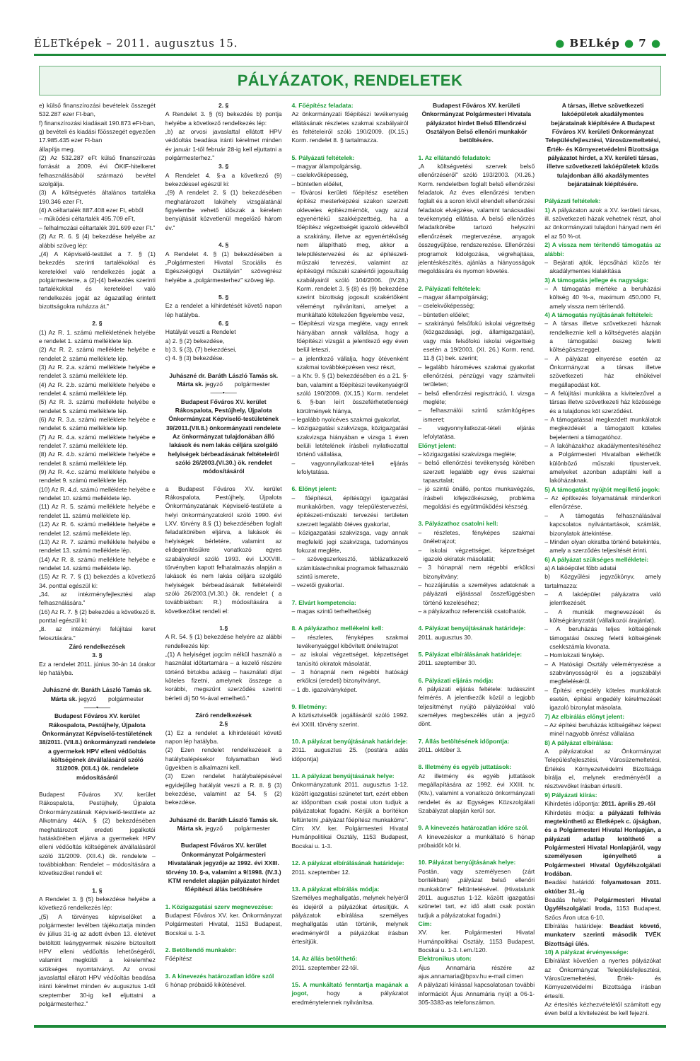ÉLETképek – 2011. augusztus 15. ● BELkép ● 7 ●
PÁLYÁZATOK, RENDELETEK
e) külső finanszírozási bevételek összegét 532.287 ezer Ft-ban,
f) finanszírozási kiadásait 190.873 eFt-ban,
g) bevételi és kiadási főösszegét egyezően 17.985.435 ezer Ft-ban
állapítja meg.
(2) Az 532.287 eFt külső finanszírozás forrását a 2009. évi ÖKIF-hitelkeret felhasználásából származó bevétel szolgálja.
(3) A költségvetés általános tartaléka 190.346 ezer Ft.
(4) A céltartalék 887.408 ezer Ft, ebből
– működési céltartalék 495.709 eFt,
– felhalmozási céltartalék 391.699 ezer Ft.”
(2) Az R. 6. § (4) bekezdése helyébe az alábbi szöveg lép:
„(4) A Képviselő-testület a 7. § (1) bekezdés szerinti tartalékokkal és keretekkel való rendelkezés jogát a polgármesterre, a (2)-(4) bekezdés szerinti tartalékokkal és keretekkel való rendelkezés jogát az ágazatilag érintett bizottságokra ruházza át.”
2. §
(1) Az R. 1. számú mellékletének helyébe e rendelet 1. számú melléklete lép.
(2) Az R. 2. számú melléklete helyébe e rendelet 2. számú melléklete lép.
(3) Az R. 2.a. számú melléklete helyébe e rendelet 3. számú melléklete lép.
(4) Az R. 2.b. számú melléklete helyébe e rendelet 4. számú melléklete lép.
(5) Az R. 3. számú melléklete helyébe e rendelet 5. számú melléklete lép.
(6) Az R. 3.a. számú melléklete helyébe e rendelet 6. számú melléklete lép.
(7) Az R. 4.a. számú melléklete helyébe e rendelet 7. számú melléklete lép.
(8) Az R. 4.b. számú melléklete helyébe e rendelet 8. számú melléklete lép.
(9) Az R. 4.c. számú melléklete helyébe e rendelet 9. számú melléklete lép.
(10) Az R. 4.d. számú melléklete helyébe e rendelet 10. számú melléklete lép.
(11) Az R. 5. számú melléklete helyébe e rendelet 11. számú melléklete lép.
(12) Az R. 6. számú melléklete helyébe e rendelet 12. számú melléklete lép.
(13) Az R. 7. számú melléklete helyébe e rendelet 13. számú melléklete lép.
(14) Az R. 8. számú melléklete helyébe e rendelet 14. számú melléklete lép.
(15) Az R. 7. § (1) bekezdés a következő 34. ponttal egészül ki:
„34. az intézményfejlesztési alap felhasználására.”
(16) Az R. 7. § (2) bekezdés a következő 8. ponttal egészül ki:
„8. az intézményi felújítási keret felosztására.”
Záró rendelkezések
3. §
Ez a rendelet 2011. június 30-án 14 órakor lép hatályba.
Juhászné dr. Baráth László Tamás sk.
Márta sk. jegyző polgármester
——•——
Budapest Főváros XV. kerület Rákospalota, Pestújhely, Újpalota Önkormányzat Képviselő-testületének 38/2011. (VII.8.) önkormányzati rendelete a gyermekek HPV elleni védőoltás költségének átvállalásáról szóló 31/2009. (XII.4.) ök. rendelete módosításáról
Budapest Főváros XV. kerület Rákospalota, Pestújhely, Újpalota Önkormányzatának Képviselő-testülete az Alkotmány 44/A. § (2) bekezdésében meghatározott eredeti jogalkotói hatáskörében eljárva a gyermekek HPV elleni védőoltás költségének átvállalásáról szóló 31/2009. (XII.4.) ök. rendelete – továbbiakban: Rendelet – módosítására a következőket rendeli el:
1. §
A Rendelet 3. § (5) bekezdése helyébe a következő rendelkezés lép:
„(5) A törvényes képviselőket a polgármester levélben tájékoztatja minden év július 31-ig az adott évben 13. életévet betöltött leánygyermek részére biztosított HPV elleni védőoltás lehetőségéről, valamint megküldi a kérelemhez szükséges nyomtatványt. Az orvosi javaslattal ellátott HPV védőoltás beadása iránti kérelmet minden év augusztus 1-től szeptember 30-ig kell eljuttatni a polgármesterhez.”
2. §
A Rendelet 3. § (6) bekezdés b) pontja helyébe a következő rendelkezés lép:
„b) az orvosi javaslattal ellátott HPV védőoltás beadása iránti kérelmet minden év január 1-től február 28-ig kell eljuttatni a polgármesterhez.”
3. §
A Rendelet 4. §-a a következő (9) bekezdéssel egészül ki:
„(9) A rendelet 2. § (1) bekezdésében meghatározott lakóhely vizsgálatánál figyelembe vehető időszak a kérelem benyújtását közvetlenül megelőző három év.”
4. §
A Rendelet 4. § (1) bekezdésében a „Polgármesteri Hivatal Szociális és Egészségügyi Osztályán” szövegrész helyébe a „polgármesterhez” szöveg lép.
5. §
Ez a rendelet a kihirdetését követő napon lép hatályba.
6. §
Hatályát veszti a Rendelet
a) 2. § (2) bekezdése,
b) 3. § (3), (7) bekezdései,
c) 4. § (3) bekezdése.
Juhászné dr. Baráth László Tamás sk.
Márta sk. jegyző polgármester
——•——
Budapest Főváros XV. kerület Rákospalota, Pestújhely, Újpalota Önkormányzat Képviselő-testületének 39/2011.(VII.8.) önkormányzati rendelete Az önkormányzat tulajdonában álló lakások és nem lakás céljára szolgáló helyiségek bérbeadásának feltételeiről szóló 26/2003.(VI.30.) ök. rendelet módosításáról
a Budapest Főváros XV. kerület Rákospalota, Pestújhely, Újpalota Önkormányzatának Képviselő-testülete a helyi önkormányzatokról szóló 1990. évi LXV. törvény 8.§ (1) bekezdésében foglalt feladatkörében eljárva, a lakások és helyiségek bérletére, valamint az elidegenítésükre vonatkozó egyes szabályokról szóló 1993. évi LXXVIII. törvényben kapott felhatalmazás alapján a lakások és nem lakás céljára szolgáló helyiségek bérbeadásának feltételeiről szóló 26/2003.(VI.30.) ök. rendelet ( a továbbiakban: R.) módosítására a következőket rendeli el:
1.§
A R. 54. § (1) bekezdése helyére az alábbi rendelkezés lép:
„(1) A helyiséget jogcím nélkül használó a használat időtartamára – a kezelő részére történő birtokba adásig – használati díjat köteles fizetni, amelynek összege a korábbi, megszűnt szerződés szerinti bérleti díj 50 %-ával emelhető.”
Záró rendelkezések
2.§
(1) Ez a rendelet a kihirdetését követő napon lép hatályba.
(2) Ezen rendelet rendelkezéseit a hatálybalépésekor folyamatban lévő ügyekben is alkalmazni kell.
(3) Ezen rendelet hatálybalépésével egyidejűleg hatályát veszti a R. 8. § (3) bekezdése, valamint az 54. § (2) bekezdése.
Juhászné dr. Baráth László Tamás sk.
Márta sk. jegyző polgármester
Budapest Főváros XV. kerület Önkormányzat Polgármesteri Hivatalának jegyzője az 1992. évi XXIII. törvény 10. §-a, valamint a 9/1998. (IV.3.) KTM rendelet alapján pályázatot hirdet főépítészi állás betöltésére
1. Közigazgatási szerv megnevezése:
Budapest Főváros XV. ker. Önkormányzat Polgármesteri Hivatal, 1153 Budapest, Bocskai u. 1-3.
2. Betöltendő munkakör:
Főépítész
3. A kinevezés határozatlan időre szól
6 hónap próbaidő kikötésével.
4. Főépítész feladata:
Az önkormányzati főépítészi tevékenység ellátásának részletes szakmai szabályairól és feltételeiről szóló 190/2009. (IX.15.) Korm. rendelet 8. § tartalmazza.
5. Pályázati feltételek:
– magyar állampolgárság,
– cselekvőképesség,
– büntetlen előélet,
– fővárosi kerületi főépítész esetében építész mesterképzési szakon szerzett okleveles építészmérnök, vagy azzal egyenértékű szakképzettség, ha a főépítész végzettségét igazoló oklevélből a szakirány, illetve az egyenértékűség nem állapítható meg, akkor a településtervezési és az építészeti-műszaki tervezési, valamint az építésügyi műszaki szakértői jogosultság szabályairól szóló 104/2006. (IV.28.) Korm. rendelet 3. § (8) és (9) bekezdése szerint bizottság jogosult szakértőként véleményt nyilvánítani, amelyet a munkáltató kötelezően figyelembe vesz,
– főépítészi vizsga megléte, vagy ennek hiányában annak vállalása, hogy a főépítészi vizsgát a jelentkező egy éven belül leteszi,
– a jelentkező vállalja, hogy ötévenként szakmai továbbképzésen vesz részt,
– a Ktv. 9. § (1) bekezdésében és a 21. §-ban, valamint a főépítészi tevékenységről szóló 190/2009. (IX.15.) Korm. rendelet 6. §-ban leírt összeférhetetlenségi körülmények hiánya,
– legalább nyolcéves szakmai gyakorlat,
– közigazgatási szakvizsga, közigazgatási szakvizsga hiányában e vizsga 1 éven belüli letételének írásbeli nyilatkozattal történő vállalása,
– vagyonnyilatkozat-tételi eljárás lefolytatása.
6. Előnyt jelent:
– főépítészi, építésügyi igazgatási munkakörben, vagy településtervezési, építészeti-műszaki tervezési területen szerzett legalább ötéves gyakorlat,
– közigazgatási szakvizsga, vagy annak megfelelő jogi szakvizsga, tudományos fokozat megléte,
– szövegszerkesztő, táblázatkezelő számítástechnikai programok felhasználó szintű ismerete,
– vezetői gyakorlat.
7. Elvárt kompetencia:
– magas szintű terhelhetőség
8. A pályázathoz mellékelni kell:
– részletes, fényképes szakmai tevékenységgel kibővített önéletrajzot
– az iskolai végzettséget, képzettséget tanúsító okiratok másolatát,
– 3 hónapnál nem régebbi hatósági erkölcsi (eredeti) bizonyítványt,
– 1 db. igazolványképet.
9. Illetmény:
A köztisztviselők jogállásáról szóló 1992. évi XXIII. törvény szerint.
10. A pályázat benyújtásának határideje:
2011. augusztus 25. (postára adás időpontja)
11. A pályázat benyújtásának helye:
Önkormányzatunk 2011. augusztus 1-12. között igazgatási szünetet tart, ezért ebben az időpontban csak postai uton tudjuk a pályázatokat fogadni. Kérjük a borítékon feltüntetni „pályázat főépítész munkakörre”. Cím: XV. ker. Polgármesteri Hivatal Humánpolitikai Osztály, 1153 Budapest, Bocskai u. 1-3.
12. A pályázat elbírálásának határideje:
2011. szeptember 12.
13. A pályázat elbírálás módja:
Személyes meghallgatás, melynek helyéről és idejéről a pályázókat értesítjük. A pályázatok elbírálása személyes meghallgatás után történik, melynek eredményéről a pályázókat írásban értesítjük.
14. Az állás betölthető:
2011. szeptember 22-től.
15. A munkáltató fenntartja magának a jogot, hogy a pályázatot eredménytelennek nyilvánítsa.
Budapest Főváros XV. kerületi Önkormányzat Polgármesteri Hivatala pályázatot hirdet Belső Ellenőrzési Osztályon Belső ellenőri munkakör betöltésére.
1. Az ellátandó feladatok:
„A költségvetési szervek belső ellenőrzéséről” szóló 193/2003. (XI.26.) Korm. rendeletben foglalt belső ellenőrzési feladatok. Az éves ellenőrzési tervben foglalt és a soron kívül elrendelt ellenőrzési feladatok elvégzése, valamint tanácsadási tevékenység ellátása. A belső ellenőrzés feladatkörébe tartozó helyszíni ellenőrzések megtervezése, anyagok összegyűjtése, rendszerezése. Ellenőrzési programok kidolgozása, végrehajtása, jelentéskészítés, ajánlás a hiányosságok megoldására és nyomon követés.
2. Pályázati feltételek:
– magyar állampolgárság;
– cselekvőképesség;
– büntetlen előélet;
– szakirányú felsőfokú iskolai végzettség (közgazdasági, jogi, államigazgatási), vagy más felsőfokú iskolai végzettség esetén a 19/2003. (XI. 26.) Korm. rend. 11.§ (1) bek. szerint;
– legalább hároméves szakmai gyakorlat ellenőrzési, pénzügyi vagy számviteli területen;
– belső ellenőrzési regisztráció, I. vizsga megléte;
– felhasználói szintű számítógépes ismeret;
– vagyonnyilatkozat-tételi eljárás lefolytatása.
Előnyt jelent:
– közigazgatási szakvizsga megléte;
– belső ellenőrzési tevékenység körében szerzett legalább egy éves szakmai tapasztalat;
– jó szintű önálló, pontos munkavégzés, írásbeli kifejezőkészség, probléma megoldási és együttműködési készség.
3. Pályázathoz csatolni kell:
– részletes, fényképes szakmai önéletrajzot;
– iskolai végzettséget, képzettséget igazoló okiratok másolatát;
– 3 hónapnál nem régebbi erkölcsi bizonyítvány;
– hozzájárulás a személyes adatoknak a pályázati eljárással összefüggésben történő kezeléséhez;
– a pályázathoz referenciák csatolhatók.
4. Pályázat benyújtásának határideje:
2011. augusztus 30.
5. Pályázat elbírálásának határideje:
2011. szeptember 30.
6. Pályázati eljárás módja:
A pályázati eljárás feltétele: tudásszint felmérés. A jelentkezők közül a legjobb teljesítményt nyújtó pályázókkal való személyes megbeszélés után a jegyző dönt.
7. Állás betöltésének időpontja:
2011. október 3.
8. Illetmény és egyéb juttatások:
Az illetmény és egyéb juttatások megállapítására az 1992. évi XXIII. tv. (Ktv.), valamint a vonatkozó önkormányzati rendelet és az Egységes Közszolgálati Szabályzat alapján kerül sor.
9. A kinevezés határozatlan időre szól.
A kinevezéskor a munkáltató 6 hónap próbaidőt köt ki.
10. Pályázat benyújtásának helye:
Postán, vagy személyesen (zárt borítékban) „pályázat belső ellenőri munkakörre” feltüntetésével. (Hivatalunk 2011. augusztus 1-12. között igazgatási szünetet tart, ez idő alatt csak postán tudjuk a pályázatokat fogadni.)
Cím:
XV. ker. Polgármesteri Hivatal Humánpolitikai Osztály, 1153 Budapest, Bocskai u. 1-3. I.em./120.
Elektronikus uton:
Ájus Annamária részére az ajus.annamaria@bpxv.hu e-mail címen
A pályázati kiírással kapcsolatosan további információt Ájus Annamária nyújt a 06-1-305-3383-as telefonszámon.
A társas, illetve szövetkezeti lakóépületek akadálymentes bejáratainak kiépítésére A Budapest Főváros XV. kerületi Önkormányzat Településfejlesztési, Városüzemeltetési, Érték- és Környezetvédelmi Bizottsága pályázatot hirdet, a XV. kerületi társas, illetve szövetkezeti lakóépületek közös tulajdonban álló akadálymentes bejáratainak kiépítésére.
Pályázati feltételek:
1) A pályázaton azok a XV. kerületi társas, ill. szövetkezeti házak vehetnek részt, ahol az önkormányzati tulajdoni hányad nem éri el az 50 %-ot.
2) A vissza nem térítendő támogatás az alábbi:
– Bejárati ajtók, lépcsőházi közös tér akadálymentes kialakítása
3) A támogatás jellege és nagysága:
– A támogatás mértéke a beruházási költség 40 %-a, maximum 450.000 Ft, amely vissza nem térítendő.
4) A támogatás nyújtásának feltételei:
– A társas illetve szövetkezeti háznak rendelkeznie kell a költségvetés alapján a támogatási összeg feletti költségöszszeggel.
– A pályázat elnyerése esetén az Önkormányzat a társas illetve szövetkezeti ház elnökével megállapodást köt.
– A felújítási munkákra a kivitelezővel a társas illetve szövetkezeti ház közössége és a tulajdonos köt szerződést.
– A támogatással megkezdett munkálatok megkezdését a támogatott köteles bejelenteni a támogatóhoz.
– A lakóházakhoz akadálymentesítéséhez a Polgármesteri Hivatalban elérhetők különböző műszaki típustervek, amelyeket azonban adaptálni kell a lakóházaknak.
5) A támogatást nyújtót megillető jogok:
– Az építkezés folyamatának mindenkori ellenőrzése.
– A támogatás felhasználásával kapcsolatos nyilvántartások, számlák, bizonylatok áttekintése.
– Minden olyan okiratba történő betekintés, amely a szerződés teljesítését érinti.
6) A pályázat szükséges mellékletei:
a) A lakóépület főbb adatai
b) Közgyűlési jegyzőkönyv, amely tartalmazza:
– A lakóépület pályázatra való jelentkezését.
– A munkák megnevezését és költségirányzatát (vállalkozói árajánlat).
– A beruházás teljes költségének támogatási összeg feletti költségének csekkszámla kivonata.
– Homlokzati fénykép.
– A Hatósági Osztály véleményezése a szabványosságról és a jogszabályi megfeleléséről.
– Építési engedély köteles munkálatok esetén, építési engedély kérelmezését igazoló bizonylat másolata.
7) Az elbírálás előnyt jelent:
– Az építési beruházás költségéhez képest minél nagyobb önrész vállalása
8) A pályázat elbírálása:
A pályázatokat az Önkormányzat Településfejlesztési, Városüzemeltetési, Értékés Környezetvédelmi Bizottsága bírálja el, melynek eredményéről a résztvevőket írásban értesíti.
9) Pályázati kiírás:
Kihirdetés időpontja: 2011. április 29.-től
Kihirdetés módja: a pályázati felhívás megtekinthető az Életképek c. újságban, és a Polgármesteri Hivatal Honlapján, a pályázati adatlap letölthető a Polgármesteri Hivatal Honlapjáról, vagy személyesen igényelhető a Polgármesteri Hivatal Ügyfélszolgálati Irodában.
Beadási határidő: folyamatosan 2011. október 31.-ig
Beadás helye: Polgármesteri Hivatal Ügyfélszolgálati Iroda, 1153 Budapest, Szőcs Áron utca 6-10.
Elbírálás határideje: Beadást követő, munkaterv szerinti második TVÉK Bizottsági ülés.
10) A pályázat érvényessége:
Elbírálást követően a nyertes pályázókat az Önkormányzat Településfejlesztési, Városüzemeltetési, Érték- és Környezetvédelmi Bizottsága írásban értesíti.
Az értesítés kézhezvételétől számított egy éven belül a kivitelezést be kell fejezni.